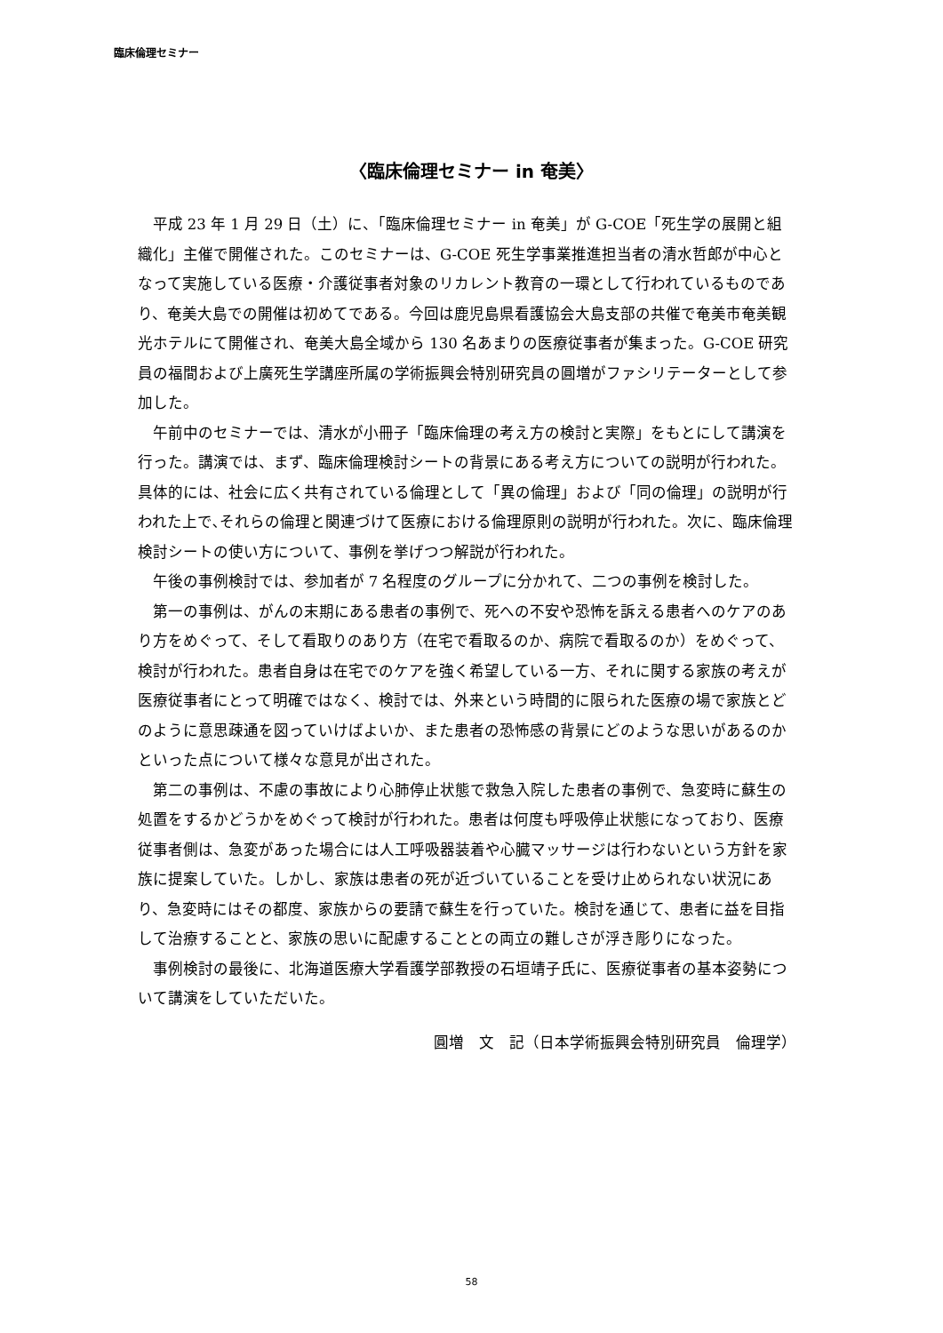臨床倫理セミナー
〈臨床倫理セミナー in 奄美〉
平成 23 年 1 月 29 日（土）に、「臨床倫理セミナー in 奄美」が G-COE「死生学の展開と組織化」主催で開催された。このセミナーは、G-COE 死生学事業推進担当者の清水哲郎が中心となって実施している医療・介護従事者対象のリカレント教育の一環として行われているものであり、奄美大島での開催は初めてである。今回は鹿児島県看護協会大島支部の共催で奄美市奄美観光ホテルにて開催され、奄美大島全域から 130 名あまりの医療従事者が集まった。G-COE 研究員の福間および上廣死生学講座所属の学術振興会特別研究員の圓増がファシリテーターとして参加した。
午前中のセミナーでは、清水が小冊子「臨床倫理の考え方の検討と実際」をもとにして講演を行った。講演では、まず、臨床倫理検討シートの背景にある考え方についての説明が行われた。具体的には、社会に広く共有されている倫理として「異の倫理」および「同の倫理」の説明が行われた上で､それらの倫理と関連づけて医療における倫理原則の説明が行われた。次に、臨床倫理検討シートの使い方について、事例を挙げつつ解説が行われた。
午後の事例検討では、参加者が 7 名程度のグループに分かれて、二つの事例を検討した。
第一の事例は、がんの末期にある患者の事例で、死への不安や恐怖を訴える患者へのケアのあり方をめぐって、そして看取りのあり方（在宅で看取るのか、病院で看取るのか）をめぐって、検討が行われた。患者自身は在宅でのケアを強く希望している一方、それに関する家族の考えが医療従事者にとって明確ではなく、検討では、外来という時間的に限られた医療の場で家族とどのように意思疎通を図っていけばよいか、また患者の恐怖感の背景にどのような思いがあるのかといった点について様々な意見が出された。
第二の事例は、不慮の事故により心肺停止状態で救急入院した患者の事例で、急変時に蘇生の処置をするかどうかをめぐって検討が行われた。患者は何度も呼吸停止状態になっており、医療従事者側は、急変があった場合には人工呼吸器装着や心臓マッサージは行わないという方針を家族に提案していた。しかし、家族は患者の死が近づいていることを受け止められない状況にあり、急変時にはその都度、家族からの要請で蘇生を行っていた。検討を通じて、患者に益を目指して治療することと、家族の思いに配慮することとの両立の難しさが浮き彫りになった。
事例検討の最後に、北海道医療大学看護学部教授の石垣靖子氏に、医療従事者の基本姿勢について講演をしていただいた。
圓増　文　記（日本学術振興会特別研究員　倫理学）
58